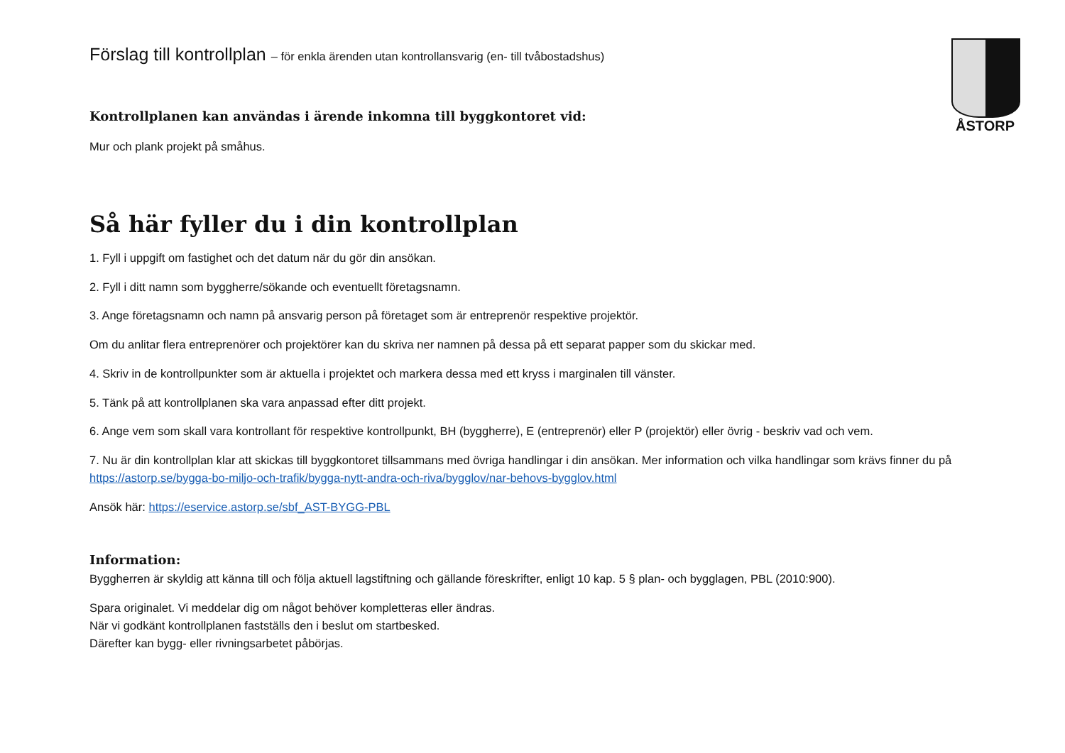ÅSTORP
Förslag till kontrollplan – för enkla ärenden utan kontrollansvarig (en- till tvåbostadshus)
Kontrollplanen kan användas i ärende inkomna till byggkontoret vid:
Mur och plank projekt på småhus.
Så här fyller du i din kontrollplan
1. Fyll i uppgift om fastighet och det datum när du gör din ansökan.
2. Fyll i ditt namn som byggherre/sökande och eventuellt företagsnamn.
3. Ange företagsnamn och namn på ansvarig person på företaget som är entreprenör respektive projektör.
Om du anlitar flera entreprenörer och projektörer kan du skriva ner namnen på dessa på ett separat papper som du skickar med.
4. Skriv in de kontrollpunkter som är aktuella i projektet och markera dessa med ett kryss i marginalen till vänster.
5. Tänk på att kontrollplanen ska vara anpassad efter ditt projekt.
6. Ange vem som skall vara kontrollant för respektive kontrollpunkt, BH (byggherre), E (entreprenör) eller P (projektör) eller övrig - beskriv vad och vem.
7. Nu är din kontrollplan klar att skickas till byggkontoret tillsammans med övriga handlingar i din ansökan. Mer information och vilka handlingar som krävs finner du på https://astorp.se/bygga-bo-miljo-och-trafik/bygga-nytt-andra-och-riva/bygglov/nar-behovs-bygglov.html
Ansök här: https://eservice.astorp.se/sbf_AST-BYGG-PBL
Information:
Byggherren är skyldig att känna till och följa aktuell lagstiftning och gällande föreskrifter, enligt 10 kap. 5 § plan- och bygglagen, PBL (2010:900).
Spara originalet. Vi meddelar dig om något behöver kompletteras eller ändras.
När vi godkänt kontrollplanen fastställs den i beslut om startbesked.
Därefter kan bygg- eller rivningsarbetet påbörjas.